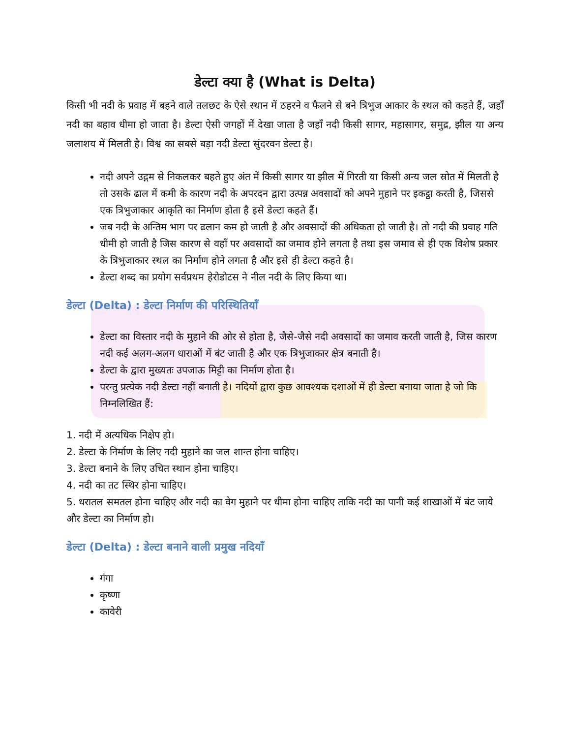डेल्टा क्या है (What is Delta)
किसी भी नदी के प्रवाह में बहने वाले तलछट के ऐसे स्थान में ठहरने व फैलने से बने त्रिभुज आकार के स्थल को कहते हैं, जहाँ नदी का बहाव धीमा हो जाता है। डेल्टा ऐसी जगहों में देखा जाता है जहाँ नदी किसी सागर, महासागर, समुद्र, झील या अन्य जलाशय में मिलती है। विश्व का सबसे बड़ा नदी डेल्टा सुंदरवन डेल्टा है।
नदी अपने उद्गम से निकलकर बहते हुए अंत में किसी सागर या झील में गिरती या किसी अन्य जल स्रोत में मिलती है तो उसके ढाल में कमी के कारण नदी के अपरदन द्वारा उत्पन्न अवसादों को अपने मुहाने पर इकट्ठा करती है, जिससे एक त्रिभुजाकार आकृति का निर्माण होता है इसे डेल्टा कहते हैं।
जब नदी के अन्तिम भाग पर ढलान कम हो जाती है और अवसादों की अधिकता हो जाती है। तो नदी की प्रवाह गति धीमी हो जाती है जिस कारण से वहाँ पर अवसादों का जमाव होने लगता है तथा इस जमाव से ही एक विशेष प्रकार के त्रिभुजाकार स्थल का निर्माण होने लगता है और इसे ही डेल्टा कहते है।
डेल्टा शब्द का प्रयोग सर्वप्रथम हेरोडोटस ने नील नदी के लिए किया था।
डेल्टा (Delta) : डेल्टा निर्माण की परिस्थितियाँ
डेल्टा का विस्तार नदी के मुहाने की ओर से होता है, जैसे-जैसे नदी अवसादों का जमाव करती जाती है, जिस कारण नदी कई अलग-अलग धाराओं में बंट जाती है और एक त्रिभुजाकार क्षेत्र बनाती है।
डेल्टा के द्वारा मुख्यतः उपजाऊ मिट्टी का निर्माण होता है।
परन्तु प्रत्येक नदी डेल्टा नहीं बनाती है। नदियों द्वारा कुछ आवश्यक दशाओं में ही डेल्टा बनाया जाता है जो कि निम्नलिखित हैं:
1. नदी में अत्यधिक निक्षेप हो।
2. डेल्टा के निर्माण के लिए नदी मुहाने का जल शान्त होना चाहिए।
3. डेल्टा बनाने के लिए उचित स्थान होना चाहिए।
4. नदी का तट स्थिर होना चाहिए।
5. धरातल समतल होना चाहिए और नदी का वेग मुहाने पर धीमा होना चाहिए ताकि नदी का पानी कई शाखाओं में बंट जाये और डेल्टा का निर्माण हो।
डेल्टा (Delta) : डेल्टा बनाने वाली प्रमुख नदियाँ
गंगा
कृष्णा
कावेरी